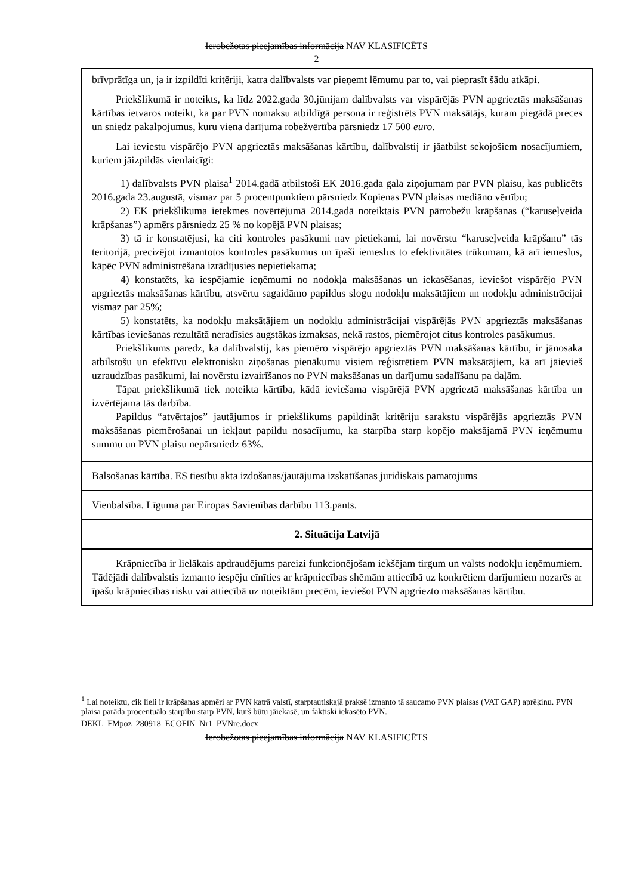Ierobežotas pieejamības informācija NAV KLASIFICĒTS
2
| brīvprātīga un, ja ir izpildīti kritēriji, katra dalībvalsts var pieņemt lēmumu par to, vai pieprasīt šādu atkāpi. Priekšlikumā ir noteikts, ka līdz 2022.gada 30.jūnijam dalībvalsts var vispārējās PVN apgrieztās maksāšanas kārtības ietvaros noteikt, ka par PVN nomaksu atbildīgā persona ir reģistrēts PVN maksātājs, kuram piegādā preces un sniedz pakalpojumus, kuru viena darījuma robežvērtība pārsniedz 17 500 euro . Lai ieviestu vispārējo PVN apgrieztās maksāšanas kārtību, dalībvalstij ir jāatbilst sekojošiem nosacījumiem, kuriem jāizpildās vienlaicīgi: 1) dalībvalsts PVN plaisa<sup>1</sup> 2014.gadā atbilstoši EK 2016.gada gala ziņojumam par PVN plaisu, kas publicēts 2016.gada 23.augustā, vismaz par 5 procentpunktiem pārsniedz Kopienas PVN plaisas mediāno vērtību; 2) EK priekšlikuma ietekmes novērtējumā 2014.gadā noteiktais PVN pārrobežu krāpšanas (“karuseļveida krāpšanas”) apmērs pārsniedz 25 % no kopējā PVN plaisas; 3) tā ir konstatējusi, ka citi kontroles pasākumi nav pietiekami, lai novērstu “karuseļveida krāpšanu” tās teritorijā, precizējot izmantotos kontroles pasākumus un īpaši iemeslus to efektivitātes trūkumam, kā arī iemeslus, kāpēc PVN administrēšana izrādījusies nepietiekama; 4) konstatēts, ka iespējamie ieņēmumi no nodokļa maksāšanas un iekasēšanas, ieviešot vispārējo PVN apgrieztās maksāšanas kārtību, atsvērtu sagaidāmo papildus slogu nodokļu maksātājiem un nodokļu administrācijai vismaz par 25%; 5) konstatēts, ka nodokļu maksātājiem un nodokļu administrācijai vispārējās PVN apgrieztās maksāšanas kārtības ieviešanas rezultātā neradīsies augstākas izmaksas, nekā rastos, piemērojot citus kontroles pasākumus. Priekšlikums paredz, ka dalībvalstij, kas piemēro vispārējo apgrieztās PVN maksāšanas kārtību, ir jānosaka atbilstošu un efektīvu elektronisku ziņošanas pienākumu visiem reģistrētiem PVN maksātājiem, kā arī jāievieš uzraudzības pasākumi, lai novērstu izvairīšanos no PVN maksāšanas un darījumu sadalīšanu pa daļām. Tāpat priekšlikumā tiek noteikta kārtība, kādā ieviešama vispārējā PVN apgrieztā maksāšanas kārtība un izvērtējama tās darbība. Papildus “atvērtajos” jautājumos ir priekšlikums papildināt kritēriju sarakstu vispārējās apgrieztās PVN maksāšanas piemērošanai un iekļaut papildu nosacījumu, ka starpība starp kopējo maksājamā PVN ieņēmumu summu un PVN plaisu nepārsniedz 63%. |
| Balsošanas kārtība. ES tiesību akta izdošanas/jautājuma izskatīšanas juridiskais pamatojums |
| Vienbalsība. Līguma par Eiropas Savienības darbību 113.pants. |
| 2. Situācija Latvijā |
| Krāpniecība ir lielākais apdraudējums pareizi funkcionējošam iekšējam tirgum un valsts nodokļu ieņēmumiem. Tādējādi dalībvalstis izmanto iespēju cīnīties ar krāpniecības shēmām attiecībā uz konkrētiem darījumiem nozarēs ar īpašu krāpniecības risku vai attiecībā uz noteiktām precēm, ieviešot PVN apgriezto maksāšanas kārtību. |
<sup>1</sup> Lai noteiktu, cik lieli ir krāpšanas apmēri ar PVN katrā valstī, starptautiskajā praksē izmanto tā saucamo PVN plaisas (VAT GAP) aprēķinu. PVN plaisa parāda procentuālo starpību starp PVN, kurš būtu jāiekasē, un faktiski iekasēto PVN.
DEKL_FMpoz_280918_ECOFIN_Nr1_PVNre.docx
Ierobežotas pieejamības informācija NAV KLASIFICĒTS